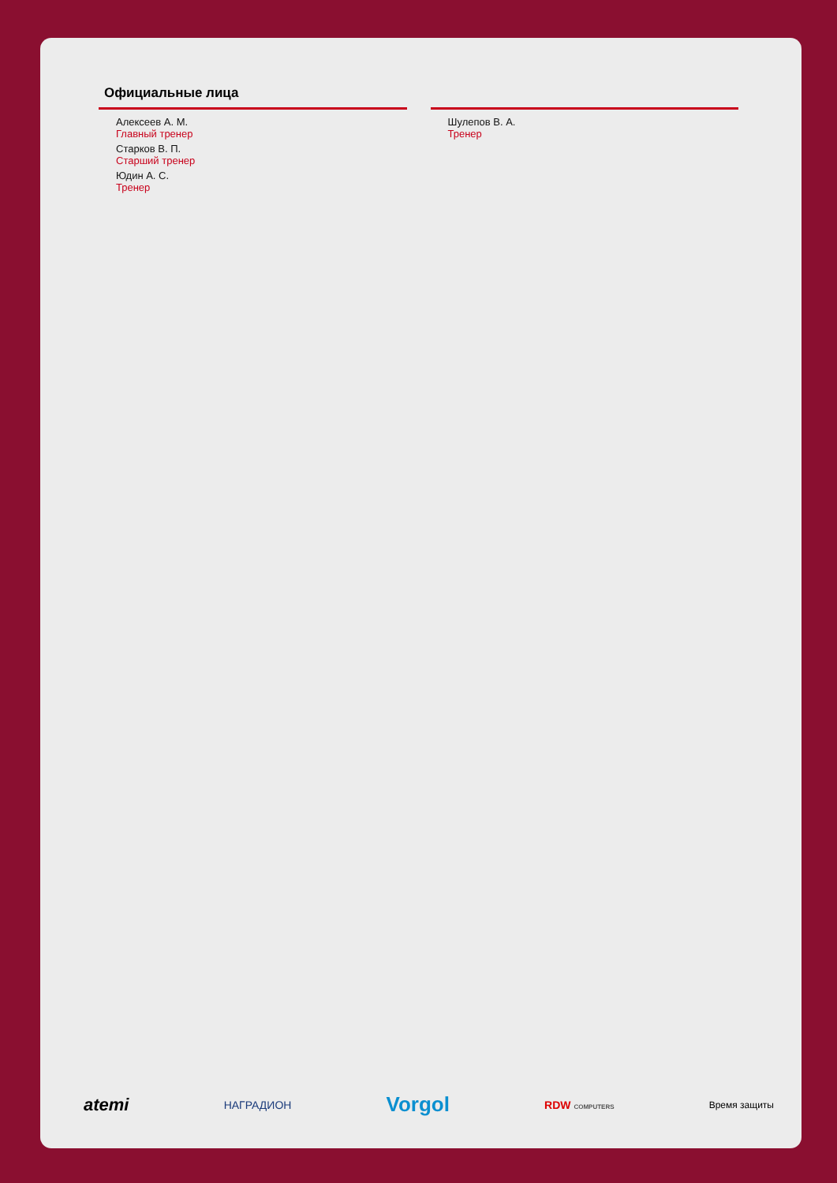Официальные лица
Алексеев А. М.
Главный тренер
Старков В. П.
Старший тренер
Юдин А. С.
Тренер
Шулепов В. А.
Тренер
atemi НАГРАДИОН Vorgol RDW COMPUTERS Время защиты